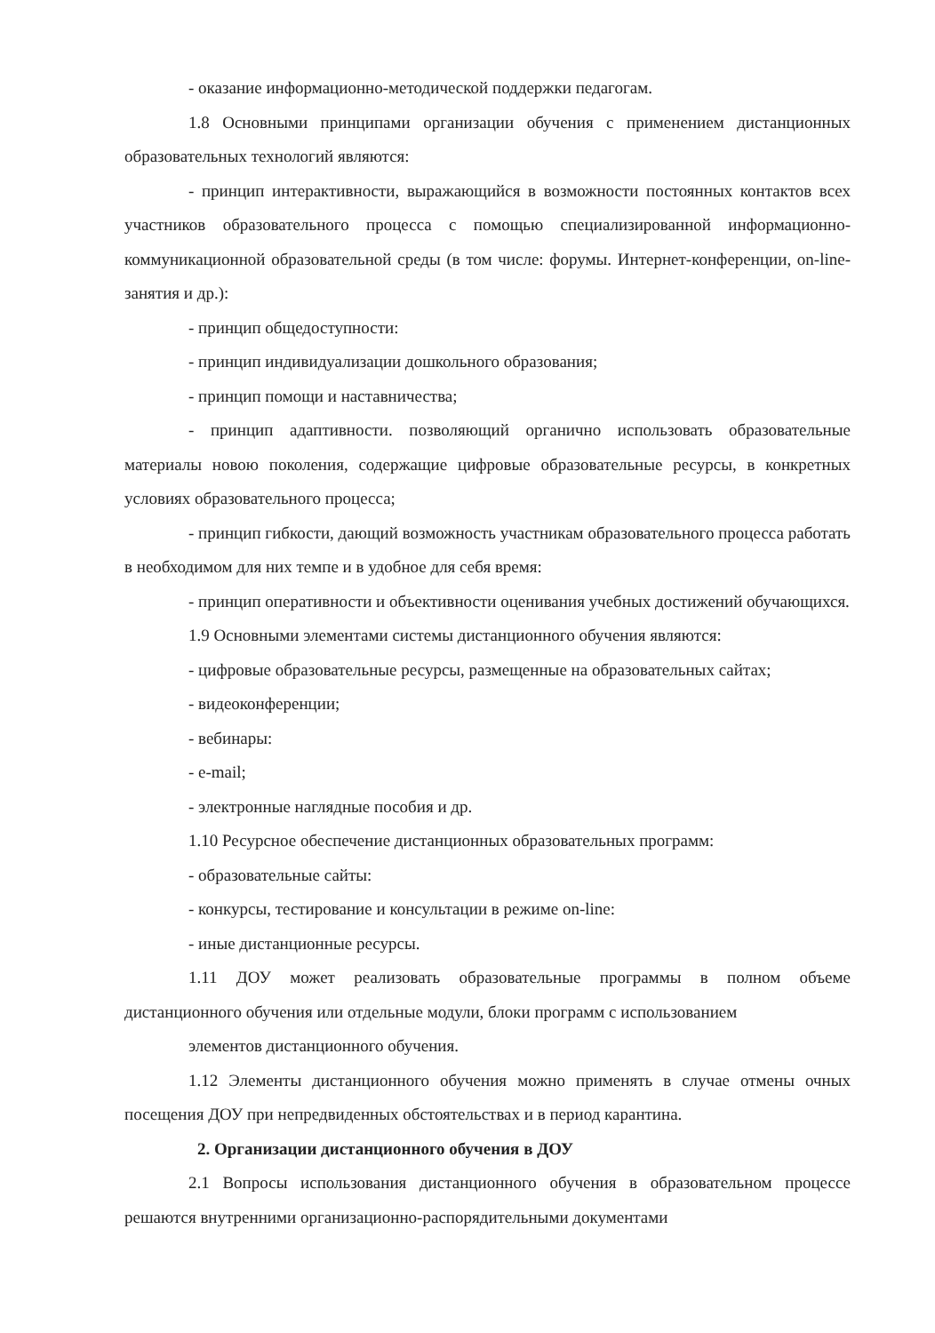- оказание информационно-методической поддержки педагогам.
1.8 Основными принципами организации обучения с применением дистанционных образовательных технологий являются:
- принцип интерактивности, выражающийся в возможности постоянных контактов всех участников образовательного процесса с помощью специализированной информационно-коммуникационной образовательной среды (в том числе: форумы. Интернет-конференции, on-line-занятия и др.):
- принцип общедоступности:
- принцип индивидуализации дошкольного образования;
- принцип помощи и наставничества;
- принцип адаптивности. позволяющий органично использовать образовательные материалы новою поколения, содержащие цифровые образовательные ресурсы, в конкретных условиях образовательного процесса;
- принцип гибкости, дающий возможность участникам образовательного процесса работать в необходимом для них темпе и в удобное для себя время:
- принцип оперативности и объективности оценивания учебных достижений обучающихся.
1.9 Основными элементами системы дистанционного обучения являются:
- цифровые образовательные ресурсы, размещенные на образовательных сайтах;
- видеоконференции;
- вебинары:
- e-mail;
- электронные наглядные пособия и др.
1.10 Ресурсное обеспечение дистанционных образовательных программ:
- образовательные сайты:
- конкурсы, тестирование и консультации в режиме on-line:
- иные дистанционные ресурсы.
1.11 ДОУ может реализовать образовательные программы в полном объеме дистанционного обучения или отдельные модули, блоки программ с использованием
элементов дистанционного обучения.
1.12 Элементы дистанционного обучения можно применять в случае отмены очных посещения ДОУ при непредвиденных обстоятельствах и в период карантина.
2. Организации дистанционного обучения в ДОУ
2.1 Вопросы использования дистанционного обучения в образовательном процессе решаются внутренними организационно-распорядительными документами